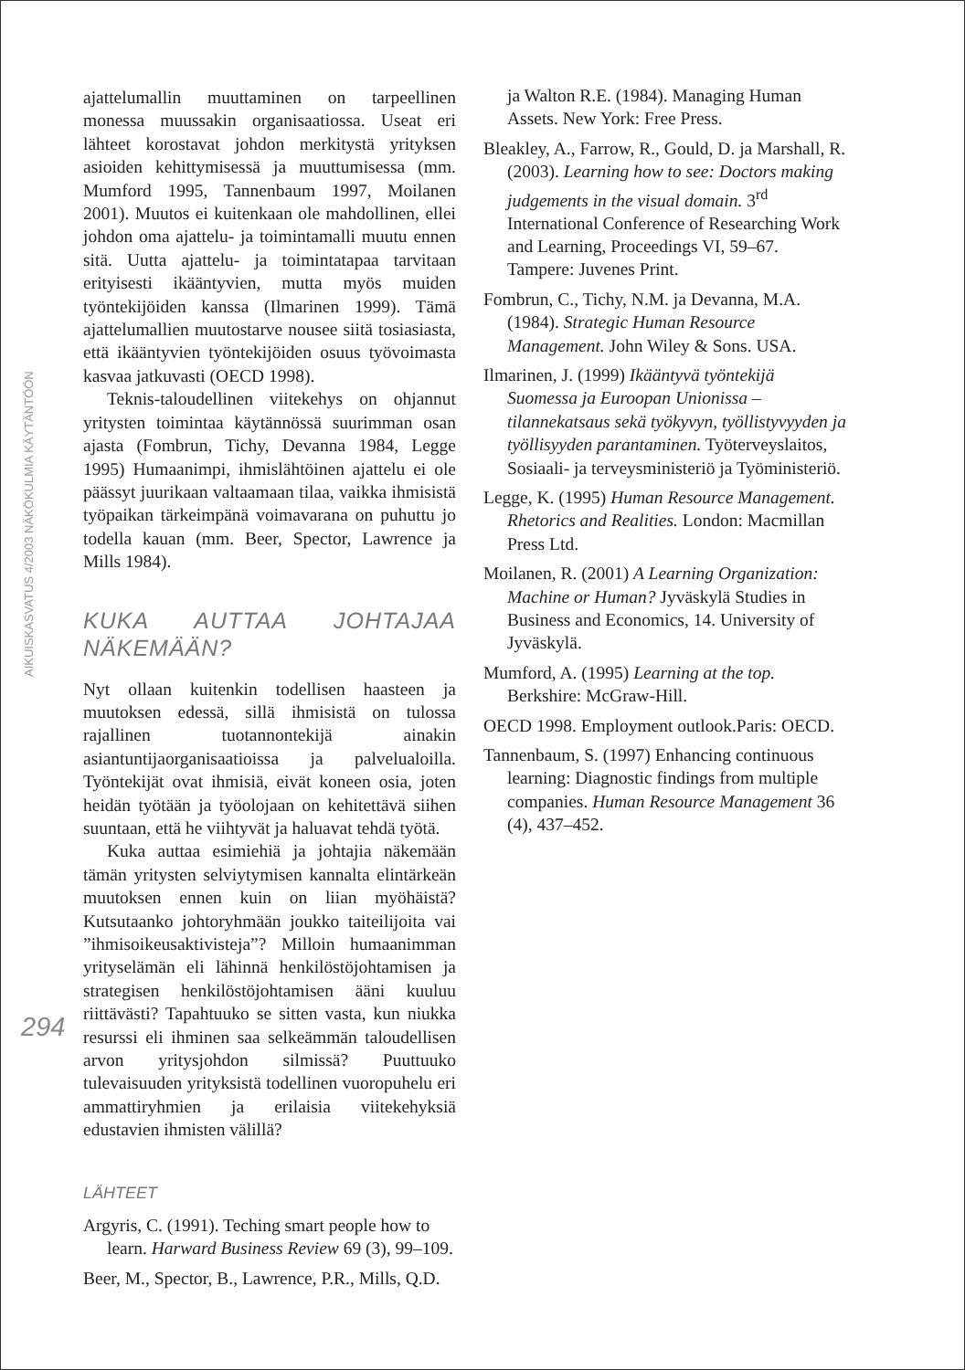AIKUISKASVATUS 4/2003 NÄKÖKULMIA KÄYTÄNTÖÖN
294
ajattelumallin muuttaminen on tarpeellinen monessa muussakin organisaatiossa. Useat eri lähteet korostavat johdon merkitystä yrityksen asioiden kehittymisessä ja muuttumisessa (mm. Mumford 1995, Tannenbaum 1997, Moilanen 2001). Muutos ei kuitenkaan ole mahdollinen, ellei johdon oma ajattelu- ja toimintamalli muutu ennen sitä. Uutta ajattelu- ja toimintatapaa tarvitaan erityisesti ikääntyvien, mutta myös muiden työntekijöiden kanssa (Ilmarinen 1999). Tämä ajattelumallien muutostarve nousee siitä tosiasiasta, että ikääntyvien työntekijöiden osuus työvoimasta kasvaa jatkuvasti (OECD 1998).
Teknis-taloudellinen viitekehys on ohjannut yritysten toimintaa käytännössä suurimman osan ajasta (Fombrun, Tichy, Devanna 1984, Legge 1995) Humaanimpi, ihmislähtöinen ajattelu ei ole päässyt juurikaan valtaamaan tilaa, vaikka ihmisistä työpaikan tärkeimpänä voimavarana on puhuttu jo todella kauan (mm. Beer, Spector, Lawrence ja Mills 1984).
KUKA AUTTAA JOHTAJAA NÄKEMÄÄN?
Nyt ollaan kuitenkin todellisen haasteen ja muutoksen edessä, sillä ihmisistä on tulossa rajallinen tuotannontekijä ainakin asiantuntijaorganisaatioissa ja palvelualoilla. Työntekijät ovat ihmisiä, eivät koneen osia, joten heidän työtään ja työolojaan on kehitettävä siihen suuntaan, että he viihtyvät ja haluavat tehdä työtä.
Kuka auttaa esimiehiä ja johtajia näkemään tämän yritysten selviytymisen kannalta elintärkeän muutoksen ennen kuin on liian myöhäistä? Kutsutaanko johtoryhmään joukko taiteilijoita vai ”ihmisoikeusaktivisteja”? Milloin humaanimman yrityselämän eli lähinnä henkilöstöjohtamisen ja strategisen henkilöstöjohtamisen ääni kuuluu riittävästi? Tapahtuuko se sitten vasta, kun niukka resurssi eli ihminen saa selkeämmän taloudellisen arvon yritysjohdon silmissä? Puuttuuko tulevaisuuden yrityksistä todellinen vuoropuhelu eri ammattiryhmien ja erilaisia viitekehyksiä edustavien ihmisten välillä?
LÄHTEET
Argyris, C. (1991). Teching smart people how to learn. Harward Business Review 69 (3), 99–109.
Beer, M., Spector, B., Lawrence, P.R., Mills, Q.D.
ja Walton R.E. (1984). Managing Human Assets. New York: Free Press.
Bleakley, A., Farrow, R., Gould, D. ja Marshall, R. (2003). Learning how to see: Doctors making judgements in the visual domain. 3<sup>rd</sup> International Conference of Researching Work and Learning, Proceedings VI, 59–67. Tampere: Juvenes Print.
Fombrun, C., Tichy, N.M. ja Devanna, M.A. (1984). Strategic Human Resource Management. John Wiley & Sons. USA.
Ilmarinen, J. (1999) Ikääntyvä työntekijä Suomessa ja Euroopan Unionissa – tilannekatsaus sekä työkyvyn, työllistyvyyden ja työllisyyden parantaminen. Työterveyslaitos, Sosiaali- ja terveysministeriö ja Työministeriö.
Legge, K. (1995) Human Resource Management. Rhetorics and Realities. London: Macmillan Press Ltd.
Moilanen, R. (2001) A Learning Organization: Machine or Human? Jyväskylä Studies in Business and Economics, 14. University of Jyväskylä.
Mumford, A. (1995) Learning at the top. Berkshire: McGraw-Hill.
OECD 1998. Employment outlook.Paris: OECD.
Tannenbaum, S. (1997) Enhancing continuous learning: Diagnostic findings from multiple companies. Human Resource Management 36 (4), 437–452.